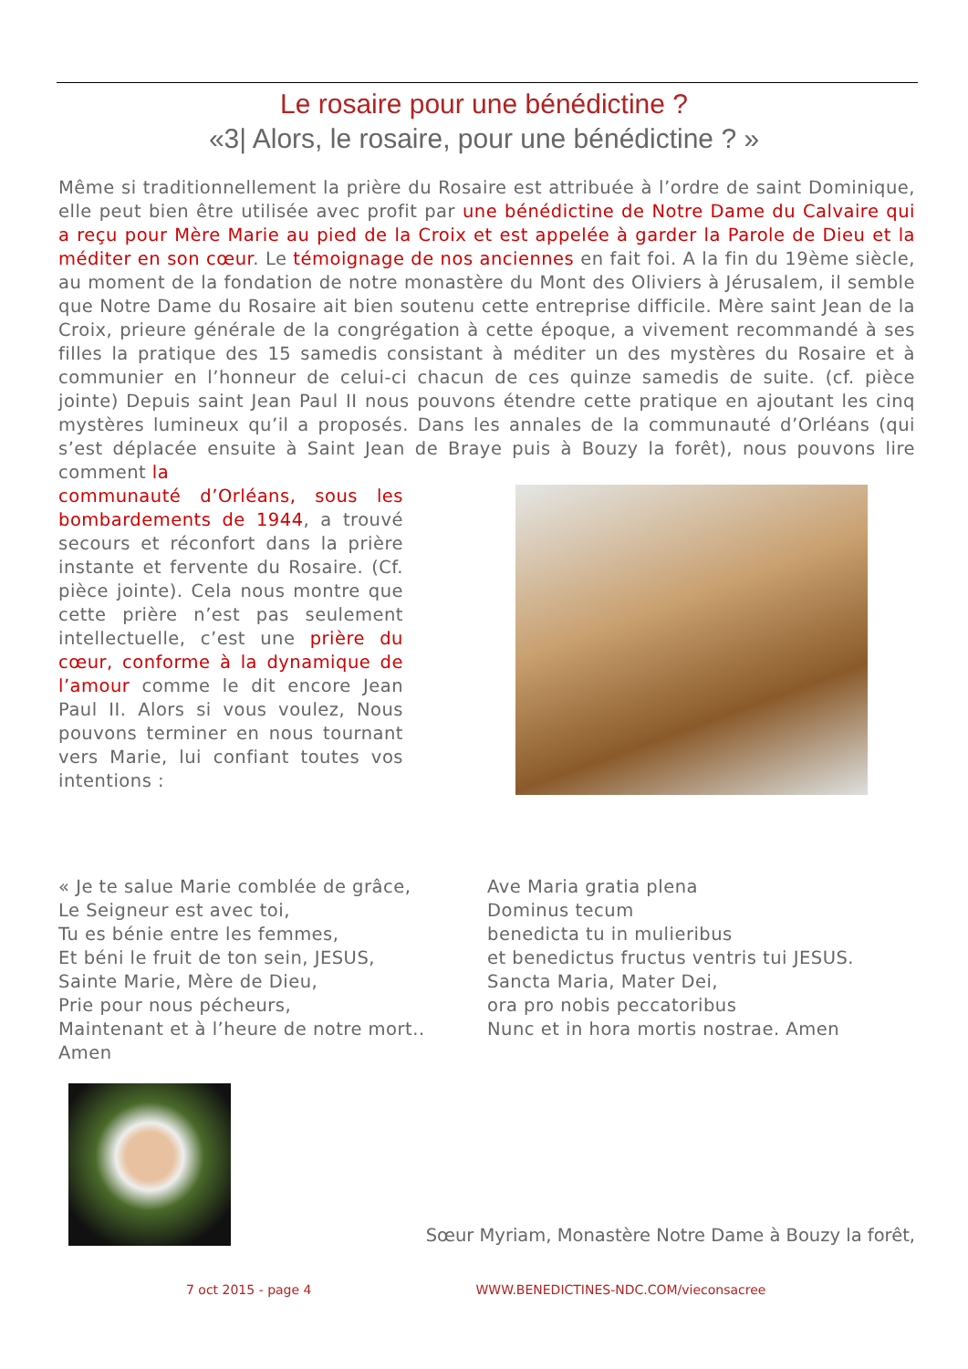Le rosaire pour une bénédictine ?
«3| Alors, le rosaire, pour une bénédictine ? »
Même si traditionnellement la prière du Rosaire est attribuée à l’ordre de saint Dominique, elle peut bien être utilisée avec profit par une bénédictine de Notre Dame du Calvaire qui a reçu pour Mère Marie au pied de la Croix et est appelée à garder la Parole de Dieu et la méditer en son cœur. Le témoignage de nos anciennes en fait foi. A la fin du 19ème siècle, au moment de la fondation de notre monastère du Mont des Oliviers à Jérusalem, il semble que Notre Dame du Rosaire ait bien soutenu cette entreprise difficile. Mère saint Jean de la Croix, prieure générale de la congrégation à cette époque, a vivement recommandé à ses filles la pratique des 15 samedis consistant à méditer un des mystères du Rosaire et à communier en l’honneur de celui-ci chacun de ces quinze samedis de suite. (cf. pièce jointe) Depuis saint Jean Paul II nous pouvons étendre cette pratique en ajoutant les cinq mystères lumineux qu’il a proposés. Dans les annales de la communauté d’Orléans (qui s’est déplacée ensuite à Saint Jean de Braye puis à Bouzy la forêt), nous pouvons lire comment la
communauté d’Orléans, sous les bombardements de 1944, a trouvé secours et réconfort dans la prière instante et fervente du Rosaire. (Cf. pièce jointe). Cela nous montre que cette prière n’est pas seulement intellectuelle, c’est une prière du cœur, conforme à la dynamique de l’amour comme le dit encore Jean Paul II. Alors si vous voulez, Nous pouvons terminer en nous tournant vers Marie, lui confiant toutes vos intentions :
« Je te salue Marie comblée de grâce,
Le Seigneur est avec toi,
Tu es bénie entre les femmes,
Et béni le fruit de ton sein, JESUS,
Sainte Marie, Mère de Dieu,
Prie pour nous pécheurs,
Maintenant et à l’heure de notre mort..
Amen
Ave Maria gratia plena
Dominus tecum
benedicta tu in mulieribus
et benedictus fructus ventris tui JESUS.
Sancta Maria, Mater Dei,
ora pro nobis peccatoribus
Nunc et in hora mortis nostrae. Amen
Sœur Myriam, Monastère Notre Dame à Bouzy la forêt,
7 oct 2015 - page 4 WWW.BENEDICTINES-NDC.COM/vieconsacree